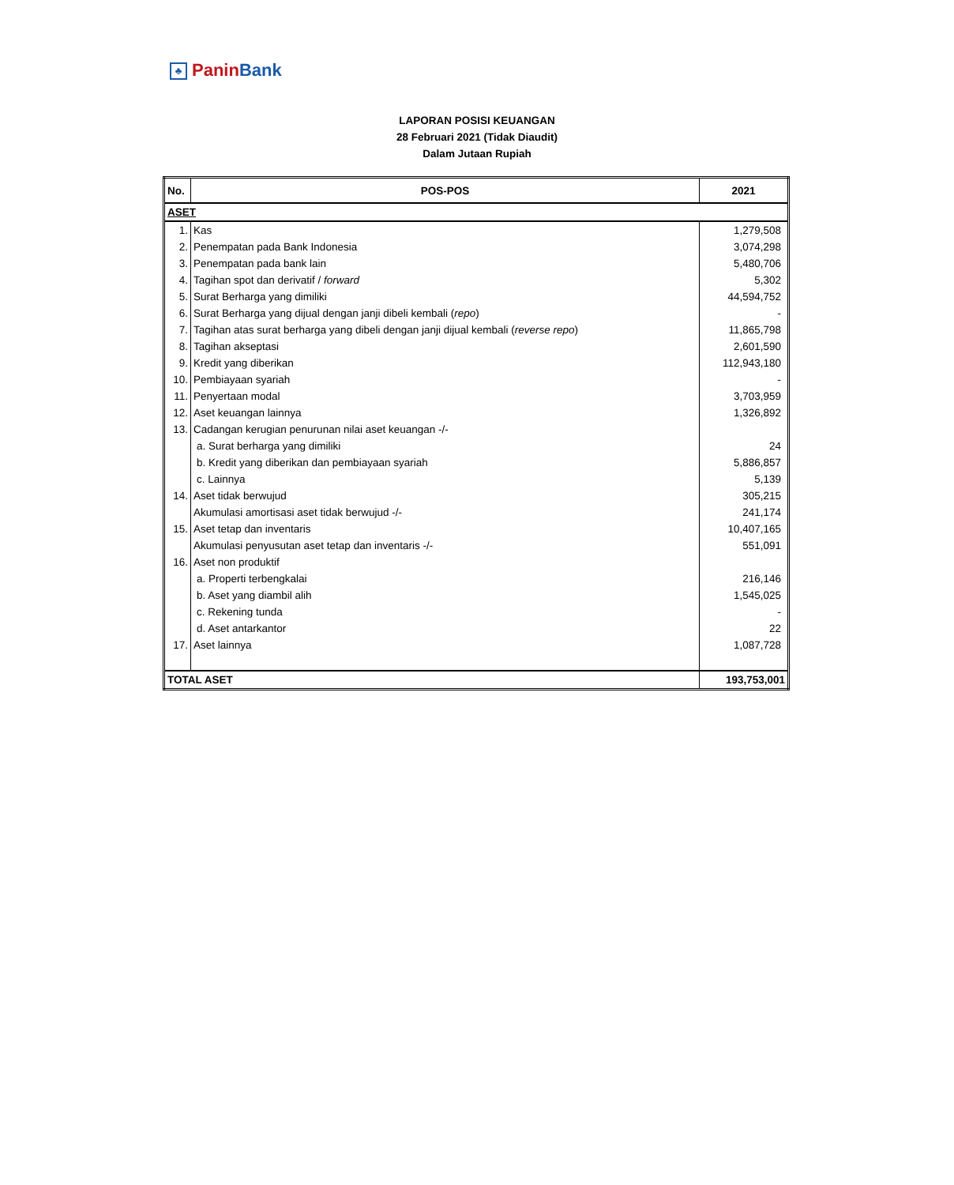♣ Panin Bank
LAPORAN POSISI KEUANGAN
28 Februari 2021 (Tidak Diaudit)
Dalam Jutaan Rupiah
| No. | POS-POS | 2021 |
| --- | --- | --- |
| ASET | | |
| 1. | Kas | 1,279,508 |
| 2. | Penempatan pada Bank Indonesia | 3,074,298 |
| 3. | Penempatan pada bank lain | 5,480,706 |
| 4. | Tagihan spot dan derivatif / forward | 5,302 |
| 5. | Surat Berharga yang dimiliki | 44,594,752 |
| 6. | Surat Berharga yang dijual dengan janji dibeli kembali ( repo ) | - |
| 7. | Tagihan atas surat berharga yang dibeli dengan janji dijual kembali ( reverse repo ) | 11,865,798 |
| 8. | Tagihan akseptasi | 2,601,590 |
| 9. | Kredit yang diberikan | 112,943,180 |
| 10. | Pembiayaan syariah | - |
| 11. | Penyertaan modal | 3,703,959 |
| 12. | Aset keuangan lainnya | 1,326,892 |
| 13. | Cadangan kerugian penurunan nilai aset keuangan -/- | |
| | a. Surat berharga yang dimiliki | 24 |
| | b. Kredit yang diberikan dan pembiayaan syariah | 5,886,857 |
| | c. Lainnya | 5,139 |
| 14. | Aset tidak berwujud | 305,215 |
| | Akumulasi amortisasi aset tidak berwujud -/- | 241,174 |
| 15. | Aset tetap dan inventaris | 10,407,165 |
| | Akumulasi penyusutan aset tetap dan inventaris -/- | 551,091 |
| 16. | Aset non produktif | |
| | a. Properti terbengkalai | 216,146 |
| | b. Aset yang diambil alih | 1,545,025 |
| | c. Rekening tunda | - |
| | d. Aset antarkantor | 22 |
| 17. | Aset lainnya | 1,087,728 |
| TOTAL ASET | | 193,753,001 |